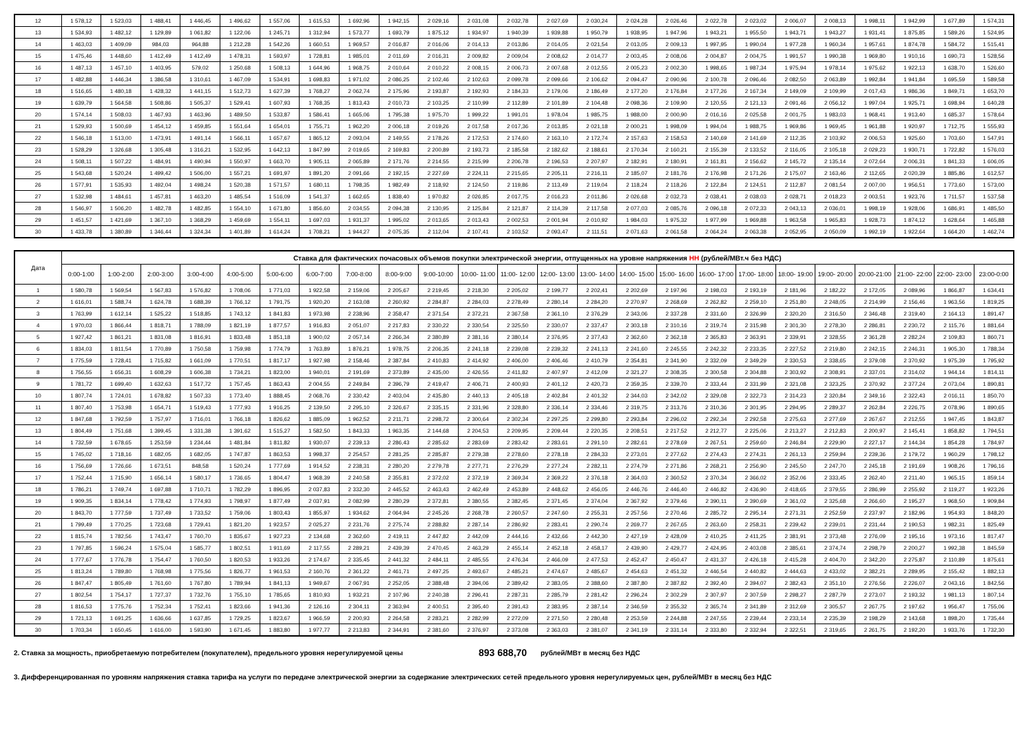| 12 | 1 578,12 | 1 523,03 | 1 488,41 | 1 446,45 | 1 496,62 | 1 557,06 | 1 615,53 | 1 692,96 | 1 942,15 | 2 029,16 | 2 031,08 | 2 032,78 | 2 027,69 | 2 030,24 | 2 024,28 | 2 026,46 | 2 022,78 | 2 023,02 | 2 006,07 | 2 008,13 | 1 998,11 | 1 942,99 | 1 677,89 | 1 574,31 |
| 13 | 1 534,93 | 1 482,12 | 1 129,89 | 1 061,82 | 1 122,06 | 1 245,71 | 1 312,94 | 1 573,77 | 1 693,79 | 1 875,12 | 1 934,97 | 1 940,39 | 1 939,88 | 1 950,79 | 1 938,95 | 1 947,96 | 1 943,21 | 1 955,50 | 1 943,71 | 1 943,27 | 1 931,41 | 1 875,85 | 1 589,26 | 1 524,95 |
| 14 | 1 463,03 | 1 409,09 | 984,03 | 964,88 | 1 212,28 | 1 542,26 | 1 660,51 | 1 969,57 | 2 016,87 | 2 016,06 | 2 014,13 | 2 013,86 | 2 014,05 | 2 021,54 | 2 013,05 | 2 009,13 | 1 997,95 | 1 990,04 | 1 977,28 | 1 960,34 | 1 957,61 | 1 874,78 | 1 584,72 | 1 515,41 |
| 15 | 1 475,46 | 1 448,60 | 1 412,49 | 1 412,49 | 1 478,31 | 1 593,97 | 1 728,81 | 1 985,01 | 2 011,69 | 2 016,31 | 2 009,82 | 2 009,04 | 2 008,62 | 2 014,77 | 2 003,45 | 2 008,06 | 2 004,87 | 2 004,75 | 1 991,57 | 1 990,38 | 1 969,80 | 1 910,16 | 1 690,73 | 1 528,56 |
| 16 | 1 487,13 | 1 457,10 | 1 403,95 | 579,02 | 1 250,68 | 1 508,13 | 1 644,96 | 1 968,75 | 2 010,64 | 2 010,22 | 2 008,15 | 2 006,73 | 2 007,68 | 2 012,55 | 2 005,23 | 2 002,30 | 1 998,65 | 1 987,34 | 1 975,94 | 1 978,14 | 1 975,62 | 1 922,13 | 1 638,70 | 1 526,60 |
| 17 | 1 482,88 | 1 446,34 | 1 386,58 | 1 310,61 | 1 467,09 | 1 534,91 | 1 698,83 | 1 971,02 | 2 086,25 | 2 102,46 | 2 102,63 | 2 099,78 | 2 099,66 | 2 106,62 | 2 094,47 | 2 090,96 | 2 100,78 | 2 096,46 | 2 082,50 | 2 063,89 | 1 992,84 | 1 941,84 | 1 695,59 | 1 589,58 |
| 18 | 1 516,65 | 1 480,18 | 1 428,32 | 1 441,15 | 1 512,73 | 1 627,39 | 1 768,27 | 2 062,74 | 2 175,96 | 2 193,87 | 2 192,93 | 2 184,33 | 2 179,06 | 2 186,49 | 2 177,20 | 2 176,84 | 2 177,26 | 2 167,34 | 2 149,09 | 2 109,99 | 2 017,43 | 1 986,36 | 1 849,71 | 1 653,70 |
| 19 | 1 639,79 | 1 564,58 | 1 508,86 | 1 505,37 | 1 529,41 | 1 607,93 | 1 768,35 | 1 813,43 | 2 010,73 | 2 103,25 | 2 110,99 | 2 112,89 | 2 101,89 | 2 104,48 | 2 098,36 | 2 109,90 | 2 120,55 | 2 121,13 | 2 091,46 | 2 056,12 | 1 997,04 | 1 925,71 | 1 698,94 | 1 640,28 |
| 20 | 1 574,14 | 1 508,03 | 1 467,93 | 1 463,96 | 1 489,50 | 1 533,87 | 1 586,41 | 1 665,06 | 1 795,38 | 1 975,70 | 1 999,22 | 1 991,01 | 1 978,04 | 1 985,75 | 1 988,00 | 2 000,90 | 2 016,16 | 2 025,58 | 2 001,75 | 1 983,03 | 1 968,41 | 1 913,40 | 1 685,37 | 1 578,64 |
| 21 | 1 529,93 | 1 500,69 | 1 454,12 | 1 459,85 | 1 551,64 | 1 654,01 | 1 755,71 | 1 962,20 | 2 006,18 | 2 019,26 | 2 017,58 | 2 017,36 | 2 013,85 | 2 021,18 | 2 000,21 | 1 998,09 | 1 994,04 | 1 988,75 | 1 969,86 | 1 969,45 | 1 961,88 | 1 920,97 | 1 712,75 | 1 555,93 |
| 22 | 1 546,18 | 1 513,00 | 1 473,91 | 1 491,14 | 1 566,11 | 1 657,67 | 1 865,12 | 2 093,04 | 2 149,55 | 2 178,26 | 2 172,53 | 2 174,60 | 2 163,10 | 2 172,74 | 2 157,63 | 2 158,53 | 2 140,69 | 2 141,69 | 2 112,35 | 2 103,92 | 2 006,53 | 1 925,60 | 1 703,60 | 1 547,91 |
| 23 | 1 528,29 | 1 326,68 | 1 305,48 | 1 316,21 | 1 532,95 | 1 642,13 | 1 847,99 | 2 019,65 | 2 169,83 | 2 200,89 | 2 193,73 | 2 185,58 | 2 182,62 | 2 188,61 | 2 170,34 | 2 160,21 | 2 155,39 | 2 133,52 | 2 116,05 | 2 105,18 | 2 029,23 | 1 930,71 | 1 722,82 | 1 576,03 |
| 24 | 1 508,11 | 1 507,22 | 1 484,91 | 1 490,94 | 1 550,97 | 1 663,70 | 1 905,11 | 2 065,89 | 2 171,76 | 2 214,55 | 2 215,99 | 2 206,78 | 2 196,53 | 2 207,97 | 2 182,91 | 2 180,91 | 2 161,81 | 2 156,62 | 2 145,72 | 2 135,14 | 2 072,64 | 2 006,31 | 1 841,33 | 1 606,05 |
| 25 | 1 543,68 | 1 520,24 | 1 499,42 | 1 506,00 | 1 557,21 | 1 691,97 | 1 891,20 | 2 091,66 | 2 192,15 | 2 227,69 | 2 224,11 | 2 215,65 | 2 205,11 | 2 216,11 | 2 185,07 | 2 181,76 | 2 176,98 | 2 171,26 | 2 175,07 | 2 163,46 | 2 112,65 | 2 020,39 | 1 885,86 | 1 612,57 |
| 26 | 1 577,91 | 1 535,93 | 1 492,04 | 1 498,24 | 1 520,38 | 1 571,57 | 1 680,11 | 1 798,35 | 1 982,49 | 2 118,92 | 2 124,50 | 2 119,86 | 2 113,49 | 2 119,04 | 2 118,24 | 2 118,26 | 2 122,84 | 2 124,51 | 2 112,87 | 2 081,54 | 2 007,00 | 1 956,51 | 1 773,60 | 1 573,00 |
| 27 | 1 532,98 | 1 484,61 | 1 457,81 | 1 463,20 | 1 485,54 | 1 516,09 | 1 541,37 | 1 662,65 | 1 838,40 | 1 970,82 | 2 026,85 | 2 017,75 | 2 016,23 | 2 011,86 | 2 026,68 | 2 032,73 | 2 038,41 | 2 038,03 | 2 028,71 | 2 018,23 | 2 003,51 | 1 923,76 | 1 711,57 | 1 537,58 |
| 28 | 1 546,97 | 1 506,20 | 1 482,78 | 1 482,85 | 1 554,10 | 1 671,80 | 1 856,60 | 2 034,55 | 2 094,38 | 2 130,95 | 2 125,84 | 2 121,87 | 2 114,39 | 2 117,58 | 2 077,03 | 2 085,76 | 2 096,18 | 2 072,33 | 2 043,13 | 2 036,01 | 1 998,19 | 1 928,06 | 1 686,91 | 1 485,50 |
| 29 | 1 451,57 | 1 421,69 | 1 367,10 | 1 368,29 | 1 459,69 | 1 554,11 | 1 697,03 | 1 931,37 | 1 995,02 | 2 013,65 | 2 013,43 | 2 002,53 | 2 001,94 | 2 010,92 | 1 984,03 | 1 975,32 | 1 977,99 | 1 969,88 | 1 963,58 | 1 965,83 | 1 928,73 | 1 874,12 | 1 628,64 | 1 465,88 |
| 30 | 1 433,78 | 1 380,89 | 1 346,44 | 1 324,34 | 1 401,89 | 1 614,24 | 1 708,21 | 1 944,27 | 2 075,35 | 2 112,04 | 2 107,41 | 2 103,52 | 2 093,47 | 2 111,51 | 2 071,63 | 2 061,58 | 2 064,24 | 2 063,38 | 2 052,95 | 2 050,09 | 1 992,19 | 1 922,64 | 1 664,20 | 1 462,74 |
| Дата | Ставка для фактических почасовых объемов покупки электрической энергии, отпущенных на уровне напряжения НН (рублей/МВт.ч без НДС) | | | | | | | | | | | | | | | | | | | | | | | |
| --- | --- | --- | --- | --- | --- | --- | --- | --- | --- | --- | --- | --- | --- | --- | --- | --- | --- | --- | --- | --- | --- | --- | --- | --- |
| | 0:00-1:00 | 1:00-2:00 | 2:00-3:00 | 3:00-4:00 | 4:00-5:00 | 5:00-6:00 | 6:00-7:00 | 7:00-8:00 | 8:00-9:00 | 9:00-10:00 | 10:00- 11:00 | 11:00- 12:00 | 12:00- 13:00 | 13:00- 14:00 | 14:00- 15:00 | 15:00- 16:00 | 16:00- 17:00 | 17:00- 18:00 | 18:00- 19:00 | 19:00- 20:00 | 20:00-21:00 | 21:00- 22:00 | 22:00- 23:00 | 23:00-0:00 |
| 1 | 1 580,78 | 1 569,54 | 1 567,83 | 1 576,82 | 1 708,06 | 1 771,03 | 1 922,58 | 2 159,06 | 2 205,67 | 2 219,45 | 2 218,30 | 2 205,02 | 2 199,77 | 2 202,41 | 2 202,69 | 2 197,96 | 2 198,03 | 2 193,19 | 2 181,96 | 2 182,22 | 2 172,05 | 2 089,96 | 1 866,87 | 1 634,41 |
| 2 | 1 616,01 | 1 588,74 | 1 624,78 | 1 688,39 | 1 766,12 | 1 791,75 | 1 920,20 | 2 163,08 | 2 260,92 | 2 284,87 | 2 284,03 | 2 278,49 | 2 280,14 | 2 284,20 | 2 270,97 | 2 268,69 | 2 262,82 | 2 259,10 | 2 251,80 | 2 248,05 | 2 214,99 | 2 156,46 | 1 963,56 | 1 819,25 |
| 3 | 1 763,99 | 1 612,14 | 1 525,22 | 1 518,85 | 1 743,12 | 1 841,83 | 1 973,98 | 2 238,96 | 2 358,47 | 2 371,54 | 2 372,21 | 2 367,58 | 2 361,10 | 2 376,29 | 2 343,06 | 2 337,28 | 2 331,60 | 2 326,99 | 2 320,20 | 2 316,50 | 2 346,48 | 2 319,40 | 2 164,13 | 1 891,47 |
| 4 | 1 970,03 | 1 866,44 | 1 818,71 | 1 788,09 | 1 821,19 | 1 877,57 | 1 916,83 | 2 051,07 | 2 217,83 | 2 330,22 | 2 330,54 | 2 325,50 | 2 330,07 | 2 337,47 | 2 303,18 | 2 310,16 | 2 319,74 | 2 315,98 | 2 301,30 | 2 278,30 | 2 286,81 | 2 230,72 | 2 115,76 | 1 881,64 |
| 5 | 1 927,42 | 1 861,21 | 1 831,08 | 1 816,91 | 1 833,48 | 1 851,18 | 1 900,02 | 2 057,14 | 2 266,34 | 2 380,89 | 2 381,16 | 2 380,14 | 2 376,95 | 2 377,43 | 2 362,60 | 2 362,18 | 2 365,83 | 2 363,91 | 2 339,91 | 2 328,55 | 2 361,28 | 2 282,24 | 2 109,83 | 1 860,71 |
| 6 | 1 834,03 | 1 811,54 | 1 770,89 | 1 750,58 | 1 759,98 | 1 774,79 | 1 763,89 | 1 876,21 | 1 978,75 | 2 206,35 | 2 241,18 | 2 239,08 | 2 239,32 | 2 241,13 | 2 241,60 | 2 245,55 | 2 242,32 | 2 233,35 | 2 227,52 | 2 219,80 | 2 242,15 | 2 246,31 | 1 905,30 | 1 788,34 |
| 7 | 1 775,59 | 1 728,41 | 1 715,82 | 1 661,09 | 1 770,51 | 1 817,17 | 1 927,98 | 2 158,46 | 2 387,84 | 2 410,83 | 2 414,92 | 2 406,00 | 2 406,46 | 2 410,79 | 2 354,81 | 2 341,90 | 2 332,09 | 2 349,29 | 2 330,53 | 2 338,65 | 2 379,08 | 2 370,92 | 1 975,39 | 1 795,92 |
| 8 | 1 756,55 | 1 656,31 | 1 608,29 | 1 606,38 | 1 734,21 | 1 823,00 | 1 940,01 | 2 191,69 | 2 373,89 | 2 435,00 | 2 426,55 | 2 411,82 | 2 407,97 | 2 412,09 | 2 321,27 | 2 308,35 | 2 300,58 | 2 304,88 | 2 303,92 | 2 308,91 | 2 337,01 | 2 314,02 | 1 944,14 | 1 814,11 |
| 9 | 1 781,72 | 1 699,40 | 1 632,63 | 1 517,72 | 1 757,45 | 1 863,43 | 2 004,55 | 2 249,84 | 2 396,79 | 2 419,47 | 2 406,71 | 2 400,93 | 2 401,12 | 2 420,73 | 2 359,35 | 2 339,70 | 2 333,44 | 2 331,99 | 2 321,08 | 2 323,25 | 2 370,92 | 2 377,24 | 2 073,04 | 1 890,81 |
| 10 | 1 807,74 | 1 724,01 | 1 678,82 | 1 507,33 | 1 773,40 | 1 888,45 | 2 068,76 | 2 330,42 | 2 403,04 | 2 435,80 | 2 440,13 | 2 405,18 | 2 402,84 | 2 401,32 | 2 344,03 | 2 342,02 | 2 329,08 | 2 322,73 | 2 314,23 | 2 320,84 | 2 349,16 | 2 322,43 | 2 016,11 | 1 850,70 |
| 11 | 1 807,40 | 1 753,98 | 1 654,71 | 1 519,43 | 1 777,93 | 1 916,25 | 2 139,50 | 2 295,10 | 2 326,67 | 2 335,15 | 2 331,96 | 2 328,80 | 2 336,14 | 2 334,46 | 2 319,75 | 2 313,76 | 2 310,36 | 2 301,95 | 2 294,95 | 2 289,37 | 2 262,84 | 2 226,75 | 2 078,96 | 1 890,65 |
| 12 | 1 847,68 | 1 792,59 | 1 757,97 | 1 716,01 | 1 766,18 | 1 826,62 | 1 885,09 | 1 962,52 | 2 211,71 | 2 298,72 | 2 300,64 | 2 302,34 | 2 297,25 | 2 299,80 | 2 293,84 | 2 296,02 | 2 292,34 | 2 292,58 | 2 275,63 | 2 277,69 | 2 267,67 | 2 212,55 | 1 947,45 | 1 843,87 |
| 13 | 1 804,49 | 1 751,68 | 1 399,45 | 1 331,38 | 1 391,62 | 1 515,27 | 1 582,50 | 1 843,33 | 1 963,35 | 2 144,68 | 2 204,53 | 2 209,95 | 2 209,44 | 2 220,35 | 2 208,51 | 2 217,52 | 2 212,77 | 2 225,06 | 2 213,27 | 2 212,83 | 2 200,97 | 2 145,41 | 1 858,82 | 1 794,51 |
| 14 | 1 732,59 | 1 678,65 | 1 253,59 | 1 234,44 | 1 481,84 | 1 811,82 | 1 930,07 | 2 239,13 | 2 286,43 | 2 285,62 | 2 283,69 | 2 283,42 | 2 283,61 | 2 291,10 | 2 282,61 | 2 278,69 | 2 267,51 | 2 259,60 | 2 246,84 | 2 229,90 | 2 227,17 | 2 144,34 | 1 854,28 | 1 784,97 |
| 15 | 1 745,02 | 1 718,16 | 1 682,05 | 1 682,05 | 1 747,87 | 1 863,53 | 1 998,37 | 2 254,57 | 2 281,25 | 2 285,87 | 2 279,38 | 2 278,60 | 2 278,18 | 2 284,33 | 2 273,01 | 2 277,62 | 2 274,43 | 2 274,31 | 2 261,13 | 2 259,94 | 2 239,36 | 2 179,72 | 1 960,29 | 1 798,12 |
| 16 | 1 756,69 | 1 726,66 | 1 673,51 | 848,58 | 1 520,24 | 1 777,69 | 1 914,52 | 2 238,31 | 2 280,20 | 2 279,78 | 2 277,71 | 2 276,29 | 2 277,24 | 2 282,11 | 2 274,79 | 2 271,86 | 2 268,21 | 2 256,90 | 2 245,50 | 2 247,70 | 2 245,18 | 2 191,69 | 1 908,26 | 1 796,16 |
| 17 | 1 752,44 | 1 715,90 | 1 656,14 | 1 580,17 | 1 736,65 | 1 804,47 | 1 968,39 | 2 240,58 | 2 355,81 | 2 372,02 | 2 372,19 | 2 369,34 | 2 369,22 | 2 376,18 | 2 364,03 | 2 360,52 | 2 370,34 | 2 366,02 | 2 352,06 | 2 333,45 | 2 262,40 | 2 211,40 | 1 965,15 | 1 859,14 |
| 18 | 1 786,21 | 1 749,74 | 1 697,88 | 1 710,71 | 1 782,29 | 1 896,95 | 2 037,83 | 2 332,30 | 2 445,52 | 2 463,43 | 2 462,49 | 2 453,89 | 2 448,62 | 2 456,05 | 2 446,76 | 2 446,40 | 2 446,82 | 2 436,90 | 2 418,65 | 2 379,55 | 2 286,99 | 2 255,92 | 2 119,27 | 1 923,26 |
| 19 | 1 909,35 | 1 834,14 | 1 778,42 | 1 774,93 | 1 798,97 | 1 877,49 | 2 037,91 | 2 082,99 | 2 280,29 | 2 372,81 | 2 380,55 | 2 382,45 | 2 371,45 | 2 374,04 | 2 367,92 | 2 379,46 | 2 390,11 | 2 390,69 | 2 361,02 | 2 325,68 | 2 266,60 | 2 195,27 | 1 968,50 | 1 909,84 |
| 20 | 1 843,70 | 1 777,59 | 1 737,49 | 1 733,52 | 1 759,06 | 1 803,43 | 1 855,97 | 1 934,62 | 2 064,94 | 2 245,26 | 2 268,78 | 2 260,57 | 2 247,60 | 2 255,31 | 2 257,56 | 2 270,46 | 2 285,72 | 2 295,14 | 2 271,31 | 2 252,59 | 2 237,97 | 2 182,96 | 1 954,93 | 1 848,20 |
| 21 | 1 799,49 | 1 770,25 | 1 723,68 | 1 729,41 | 1 821,20 | 1 923,57 | 2 025,27 | 2 231,76 | 2 275,74 | 2 288,82 | 2 287,14 | 2 286,92 | 2 283,41 | 2 290,74 | 2 269,77 | 2 267,65 | 2 263,60 | 2 258,31 | 2 239,42 | 2 239,01 | 2 231,44 | 2 190,53 | 1 982,31 | 1 825,49 |
| 22 | 1 815,74 | 1 782,56 | 1 743,47 | 1 760,70 | 1 835,67 | 1 927,23 | 2 134,68 | 2 362,60 | 2 419,11 | 2 447,82 | 2 442,09 | 2 444,16 | 2 432,66 | 2 442,30 | 2 427,19 | 2 428,09 | 2 410,25 | 2 411,25 | 2 381,91 | 2 373,48 | 2 276,09 | 2 195,16 | 1 973,16 | 1 817,47 |
| 23 | 1 797,85 | 1 596,24 | 1 575,04 | 1 585,77 | 1 802,51 | 1 911,69 | 2 117,55 | 2 289,21 | 2 439,39 | 2 470,45 | 2 463,29 | 2 455,14 | 2 452,18 | 2 458,17 | 2 439,90 | 2 429,77 | 2 424,95 | 2 403,08 | 2 385,61 | 2 374,74 | 2 298,79 | 2 200,27 | 1 992,38 | 1 845,59 |
| 24 | 1 777,67 | 1 776,78 | 1 754,47 | 1 760,50 | 1 820,53 | 1 933,26 | 2 174,67 | 2 335,45 | 2 441,32 | 2 484,11 | 2 485,55 | 2 476,34 | 2 466,09 | 2 477,53 | 2 452,47 | 2 450,47 | 2 431,37 | 2 426,18 | 2 415,28 | 2 404,70 | 2 342,20 | 2 275,87 | 2 110,89 | 1 875,61 |
| 25 | 1 813,24 | 1 789,80 | 1 768,98 | 1 775,56 | 1 826,77 | 1 961,53 | 2 160,76 | 2 361,22 | 2 461,71 | 2 497,25 | 2 493,67 | 2 485,21 | 2 474,67 | 2 485,67 | 2 454,63 | 2 451,32 | 2 446,54 | 2 440,82 | 2 444,63 | 2 433,02 | 2 382,21 | 2 289,95 | 2 155,42 | 1 882,13 |
| 26 | 1 847,47 | 1 805,49 | 1 761,60 | 1 767,80 | 1 789,94 | 1 841,13 | 1 949,67 | 2 067,91 | 2 252,05 | 2 388,48 | 2 394,06 | 2 389,42 | 2 383,05 | 2 388,60 | 2 387,80 | 2 387,82 | 2 392,40 | 2 394,07 | 2 382,43 | 2 351,10 | 2 276,56 | 2 226,07 | 2 043,16 | 1 842,56 |
| 27 | 1 802,54 | 1 754,17 | 1 727,37 | 1 732,76 | 1 755,10 | 1 785,65 | 1 810,93 | 1 932,21 | 2 107,96 | 2 240,38 | 2 296,41 | 2 287,31 | 2 285,79 | 2 281,42 | 2 296,24 | 2 302,29 | 2 307,97 | 2 307,59 | 2 298,27 | 2 287,79 | 2 273,07 | 2 193,32 | 1 981,13 | 1 807,14 |
| 28 | 1 816,53 | 1 775,76 | 1 752,34 | 1 752,41 | 1 823,66 | 1 941,36 | 2 126,16 | 2 304,11 | 2 363,94 | 2 400,51 | 2 395,40 | 2 391,43 | 2 383,95 | 2 387,14 | 2 346,59 | 2 355,32 | 2 365,74 | 2 341,89 | 2 312,69 | 2 305,57 | 2 267,75 | 2 197,62 | 1 956,47 | 1 755,06 |
| 29 | 1 721,13 | 1 691,25 | 1 636,66 | 1 637,85 | 1 729,25 | 1 823,67 | 1 966,59 | 2 200,93 | 2 264,58 | 2 283,21 | 2 282,99 | 2 272,09 | 2 271,50 | 2 280,48 | 2 253,59 | 2 244,88 | 2 247,55 | 2 239,44 | 2 233,14 | 2 235,39 | 2 198,29 | 2 143,68 | 1 898,20 | 1 735,44 |
| 30 | 1 703,34 | 1 650,45 | 1 616,00 | 1 593,90 | 1 671,45 | 1 883,80 | 1 977,77 | 2 213,83 | 2 344,91 | 2 381,60 | 2 376,97 | 2 373,08 | 2 363,03 | 2 381,07 | 2 341,19 | 2 331,14 | 2 333,80 | 2 332,94 | 2 322,51 | 2 319,65 | 2 261,75 | 2 192,20 | 1 933,76 | 1 732,30 |
2. Ставка за мощность, приобретаемую потребителем (покупателем), предельного уровня нерегулируемой цены
893 688,70
рублей/МВт в месяц без НДС
3. Дифференцированная по уровням напряжения ставка тарифа на услуги по передаче электрической энергии за содержание электрических сетей предельного уровня нерегулируемых цен, рублей/МВт в месяц без НДС